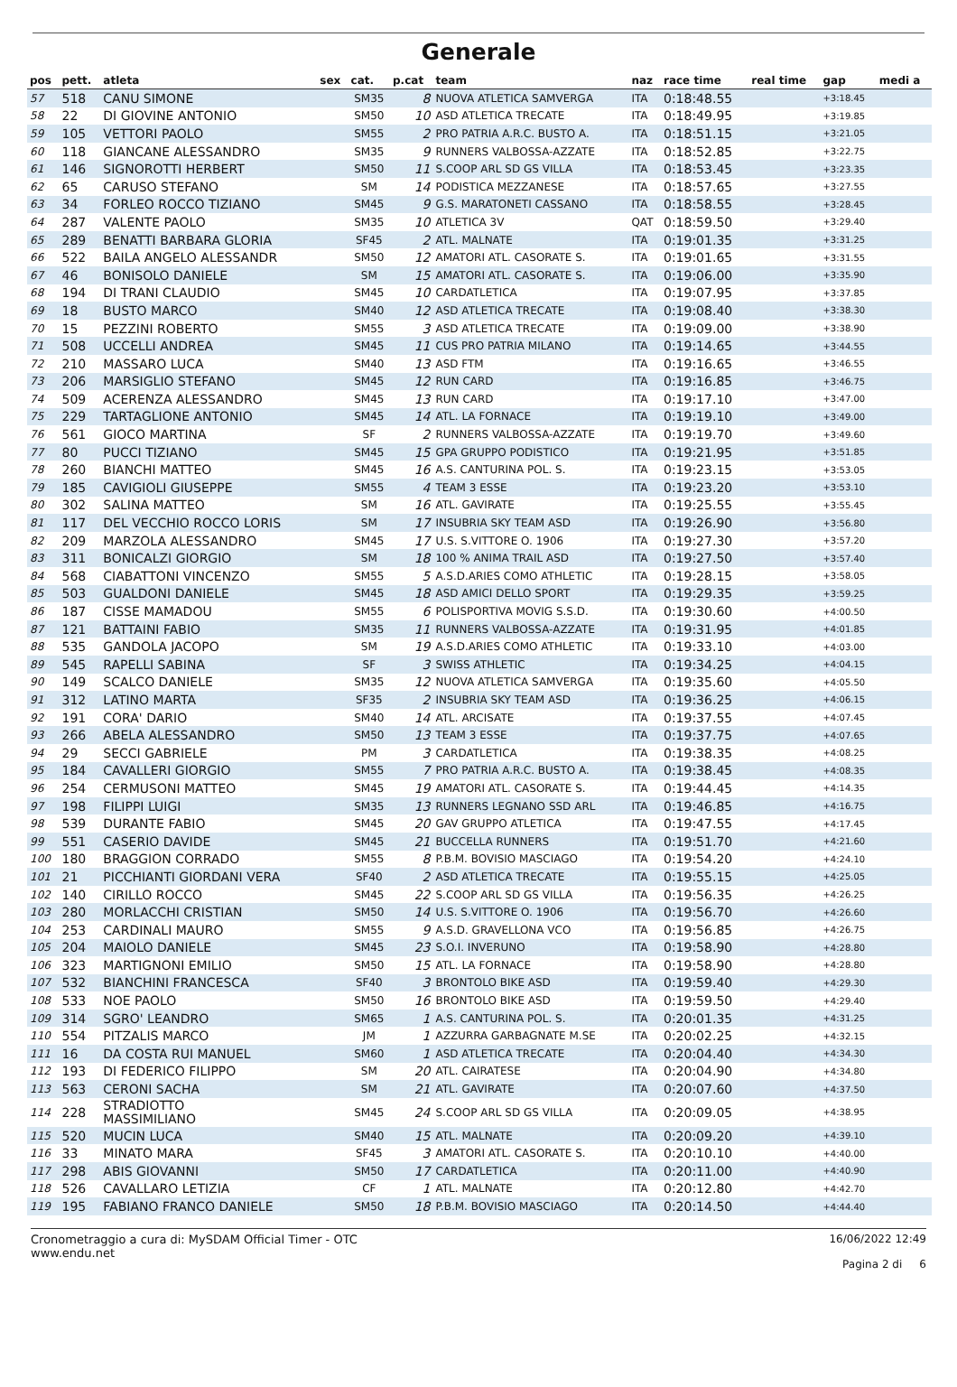Generale
| pos | pett. | atleta | sex | cat. | p.cat | team | naz | race time | real time | gap | medi a |
| --- | --- | --- | --- | --- | --- | --- | --- | --- | --- | --- | --- |
| 57 | 518 | CANU SIMONE | | SM35 | 8 | NUOVA ATLETICA SAMVERGA | ITA | 0:18:48.55 | | +3:18.45 | |
| 58 | 22 | DI GIOVINE ANTONIO | | SM50 | 10 | ASD ATLETICA TRECATE | ITA | 0:18:49.95 | | +3:19.85 | |
| 59 | 105 | VETTORI PAOLO | | SM55 | 2 | PRO PATRIA A.R.C. BUSTO A. | ITA | 0:18:51.15 | | +3:21.05 | |
| 60 | 118 | GIANCANE ALESSANDRO | | SM35 | 9 | RUNNERS VALBOSSA-AZZATE | ITA | 0:18:52.85 | | +3:22.75 | |
| 61 | 146 | SIGNOROTTI HERBERT | | SM50 | 11 | S.COOP ARL SD GS VILLA | ITA | 0:18:53.45 | | +3:23.35 | |
| 62 | 65 | CARUSO STEFANO | | SM | 14 | PODISTICA MEZZANESE | ITA | 0:18:57.65 | | +3:27.55 | |
| 63 | 34 | FORLEO ROCCO TIZIANO | | SM45 | 9 | G.S. MARATONETI CASSANO | ITA | 0:18:58.55 | | +3:28.45 | |
| 64 | 287 | VALENTE PAOLO | | SM35 | 10 | ATLETICA 3V | QAT | 0:18:59.50 | | +3:29.40 | |
| 65 | 289 | BENATTI BARBARA GLORIA | | SF45 | 2 | ATL. MALNATE | ITA | 0:19:01.35 | | +3:31.25 | |
| 66 | 522 | BAILA ANGELO ALESSANDR | | SM50 | 12 | AMATORI ATL. CASORATE S. | ITA | 0:19:01.65 | | +3:31.55 | |
| 67 | 46 | BONISOLO DANIELE | | SM | 15 | AMATORI ATL. CASORATE S. | ITA | 0:19:06.00 | | +3:35.90 | |
| 68 | 194 | DI TRANI CLAUDIO | | SM45 | 10 | CARDATLETICA | ITA | 0:19:07.95 | | +3:37.85 | |
| 69 | 18 | BUSTO MARCO | | SM40 | 12 | ASD ATLETICA TRECATE | ITA | 0:19:08.40 | | +3:38.30 | |
| 70 | 15 | PEZZINI ROBERTO | | SM55 | 3 | ASD ATLETICA TRECATE | ITA | 0:19:09.00 | | +3:38.90 | |
| 71 | 508 | UCCELLI ANDREA | | SM45 | 11 | CUS PRO PATRIA MILANO | ITA | 0:19:14.65 | | +3:44.55 | |
| 72 | 210 | MASSARO LUCA | | SM40 | 13 | ASD FTM | ITA | 0:19:16.65 | | +3:46.55 | |
| 73 | 206 | MARSIGLIO STEFANO | | SM45 | 12 | RUN CARD | ITA | 0:19:16.85 | | +3:46.75 | |
| 74 | 509 | ACERENZA ALESSANDRO | | SM45 | 13 | RUN CARD | ITA | 0:19:17.10 | | +3:47.00 | |
| 75 | 229 | TARTAGLIONE ANTONIO | | SM45 | 14 | ATL. LA FORNACE | ITA | 0:19:19.10 | | +3:49.00 | |
| 76 | 561 | GIOCO MARTINA | | SF | 2 | RUNNERS VALBOSSA-AZZATE | ITA | 0:19:19.70 | | +3:49.60 | |
| 77 | 80 | PUCCI TIZIANO | | SM45 | 15 | GPA GRUPPO PODISTICO | ITA | 0:19:21.95 | | +3:51.85 | |
| 78 | 260 | BIANCHI MATTEO | | SM45 | 16 | A.S. CANTURINA POL. S. | ITA | 0:19:23.15 | | +3:53.05 | |
| 79 | 185 | CAVIGIOLI GIUSEPPE | | SM55 | 4 | TEAM 3 ESSE | ITA | 0:19:23.20 | | +3:53.10 | |
| 80 | 302 | SALINA MATTEO | | SM | 16 | ATL. GAVIRATE | ITA | 0:19:25.55 | | +3:55.45 | |
| 81 | 117 | DEL VECCHIO ROCCO LORIS | | SM | 17 | INSUBRIA SKY TEAM ASD | ITA | 0:19:26.90 | | +3:56.80 | |
| 82 | 209 | MARZOLA ALESSANDRO | | SM45 | 17 | U.S. S.VITTORE O. 1906 | ITA | 0:19:27.30 | | +3:57.20 | |
| 83 | 311 | BONICALZI GIORGIO | | SM | 18 | 100 % ANIMA TRAIL ASD | ITA | 0:19:27.50 | | +3:57.40 | |
| 84 | 568 | CIABATTONI VINCENZO | | SM55 | 5 | A.S.D.ARIES COMO ATHLETIC | ITA | 0:19:28.15 | | +3:58.05 | |
| 85 | 503 | GUALDONI DANIELE | | SM45 | 18 | ASD AMICI DELLO SPORT | ITA | 0:19:29.35 | | +3:59.25 | |
| 86 | 187 | CISSE MAMADOU | | SM55 | 6 | POLISPORTIVA MOVIG S.S.D. | ITA | 0:19:30.60 | | +4:00.50 | |
| 87 | 121 | BATTAINI FABIO | | SM35 | 11 | RUNNERS VALBOSSA-AZZATE | ITA | 0:19:31.95 | | +4:01.85 | |
| 88 | 535 | GANDOLA JACOPO | | SM | 19 | A.S.D.ARIES COMO ATHLETIC | ITA | 0:19:33.10 | | +4:03.00 | |
| 89 | 545 | RAPELLI SABINA | | SF | 3 | SWISS ATHLETIC | ITA | 0:19:34.25 | | +4:04.15 | |
| 90 | 149 | SCALCO DANIELE | | SM35 | 12 | NUOVA ATLETICA SAMVERGA | ITA | 0:19:35.60 | | +4:05.50 | |
| 91 | 312 | LATINO MARTA | | SF35 | 2 | INSUBRIA SKY TEAM ASD | ITA | 0:19:36.25 | | +4:06.15 | |
| 92 | 191 | CORA' DARIO | | SM40 | 14 | ATL. ARCISATE | ITA | 0:19:37.55 | | +4:07.45 | |
| 93 | 266 | ABELA ALESSANDRO | | SM50 | 13 | TEAM 3 ESSE | ITA | 0:19:37.75 | | +4:07.65 | |
| 94 | 29 | SECCI GABRIELE | | PM | 3 | CARDATLETICA | ITA | 0:19:38.35 | | +4:08.25 | |
| 95 | 184 | CAVALLERI GIORGIO | | SM55 | 7 | PRO PATRIA A.R.C. BUSTO A. | ITA | 0:19:38.45 | | +4:08.35 | |
| 96 | 254 | CERMUSONI MATTEO | | SM45 | 19 | AMATORI ATL. CASORATE S. | ITA | 0:19:44.45 | | +4:14.35 | |
| 97 | 198 | FILIPPI LUIGI | | SM35 | 13 | RUNNERS LEGNANO SSD ARL | ITA | 0:19:46.85 | | +4:16.75 | |
| 98 | 539 | DURANTE FABIO | | SM45 | 20 | GAV GRUPPO ATLETICA | ITA | 0:19:47.55 | | +4:17.45 | |
| 99 | 551 | CASERIO DAVIDE | | SM45 | 21 | BUCCELLA RUNNERS | ITA | 0:19:51.70 | | +4:21.60 | |
| 100 | 180 | BRAGGION CORRADO | | SM55 | 8 | P.B.M. BOVISIO MASCIAGO | ITA | 0:19:54.20 | | +4:24.10 | |
| 101 | 21 | PICCHIANTI GIORDANI VERA | | SF40 | 2 | ASD ATLETICA TRECATE | ITA | 0:19:55.15 | | +4:25.05 | |
| 102 | 140 | CIRILLO ROCCO | | SM45 | 22 | S.COOP ARL SD GS VILLA | ITA | 0:19:56.35 | | +4:26.25 | |
| 103 | 280 | MORLACCHI CRISTIAN | | SM50 | 14 | U.S. S.VITTORE O. 1906 | ITA | 0:19:56.70 | | +4:26.60 | |
| 104 | 253 | CARDINALI MAURO | | SM55 | 9 | A.S.D. GRAVELLONA VCO | ITA | 0:19:56.85 | | +4:26.75 | |
| 105 | 204 | MAIOLO DANIELE | | SM45 | 23 | S.O.I. INVERUNO | ITA | 0:19:58.90 | | +4:28.80 | |
| 106 | 323 | MARTIGNONI EMILIO | | SM50 | 15 | ATL. LA FORNACE | ITA | 0:19:58.90 | | +4:28.80 | |
| 107 | 532 | BIANCHINI FRANCESCA | | SF40 | 3 | BRONTOLO BIKE ASD | ITA | 0:19:59.40 | | +4:29.30 | |
| 108 | 533 | NOE PAOLO | | SM50 | 16 | BRONTOLO BIKE ASD | ITA | 0:19:59.50 | | +4:29.40 | |
| 109 | 314 | SGRO' LEANDRO | | SM65 | 1 | A.S. CANTURINA POL. S. | ITA | 0:20:01.35 | | +4:31.25 | |
| 110 | 554 | PITZALIS MARCO | | JM | 1 | AZZURRA GARBAGNATE M.SE | ITA | 0:20:02.25 | | +4:32.15 | |
| 111 | 16 | DA COSTA RUI MANUEL | | SM60 | 1 | ASD ATLETICA TRECATE | ITA | 0:20:04.40 | | +4:34.30 | |
| 112 | 193 | DI FEDERICO FILIPPO | | SM | 20 | ATL. CAIRATESE | ITA | 0:20:04.90 | | +4:34.80 | |
| 113 | 563 | CERONI SACHA | | SM | 21 | ATL. GAVIRATE | ITA | 0:20:07.60 | | +4:37.50 | |
| 114 | 228 | STRADIOTTO MASSIMILIANO | | SM45 | 24 | S.COOP ARL SD GS VILLA | ITA | 0:20:09.05 | | +4:38.95 | |
| 115 | 520 | MUCIN LUCA | | SM40 | 15 | ATL. MALNATE | ITA | 0:20:09.20 | | +4:39.10 | |
| 116 | 33 | MINATO MARA | | SF45 | 3 | AMATORI ATL. CASORATE S. | ITA | 0:20:10.10 | | +4:40.00 | |
| 117 | 298 | ABIS GIOVANNI | | SM50 | 17 | CARDATLETICA | ITA | 0:20:11.00 | | +4:40.90 | |
| 118 | 526 | CAVALLARO LETIZIA | | CF | 1 | ATL. MALNATE | ITA | 0:20:12.80 | | +4:42.70 | |
| 119 | 195 | FABIANO FRANCO DANIELE | | SM50 | 18 | P.B.M. BOVISIO MASCIAGO | ITA | 0:20:14.50 | | +4:44.40 | |
Cronometraggio a cura di: MySDAM Official Timer - OTC
www.endu.net
16/06/2022 12:49
Pagina 2 di 6